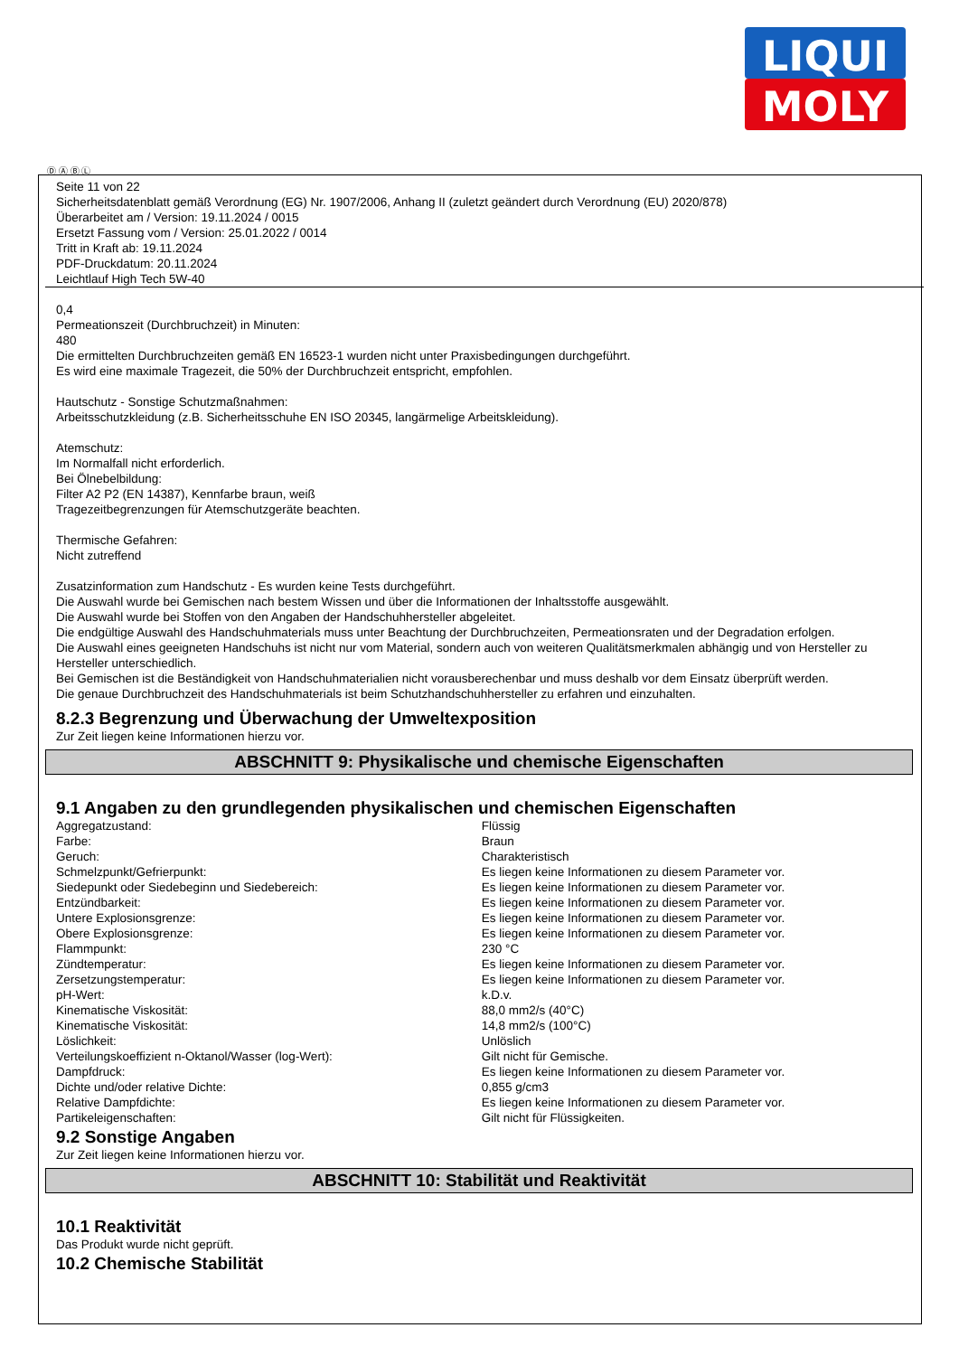LIQUI
MOLY
Ⓓ Ⓐ Ⓑ Ⓛ
Seite 11 von 22
Sicherheitsdatenblatt gemäß Verordnung (EG) Nr. 1907/2006, Anhang II (zuletzt geändert durch Verordnung (EU) 2020/878)
Überarbeitet am / Version: 19.11.2024 / 0015
Ersetzt Fassung vom / Version: 25.01.2022 / 0014
Tritt in Kraft ab: 19.11.2024
PDF-Druckdatum: 20.11.2024
Leichtlauf High Tech 5W-40
0,4
Permeationszeit (Durchbruchzeit) in Minuten:
480
Die ermittelten Durchbruchzeiten gemäß EN 16523-1 wurden nicht unter Praxisbedingungen durchgeführt.
Es wird eine maximale Tragezeit, die 50% der Durchbruchzeit entspricht, empfohlen.
Hautschutz - Sonstige Schutzmaßnahmen:
Arbeitsschutzkleidung (z.B. Sicherheitsschuhe EN ISO 20345, langärmelige Arbeitskleidung).
Atemschutz:
Im Normalfall nicht erforderlich.
Bei Ölnebelbildung:
Filter A2 P2 (EN 14387), Kennfarbe braun, weiß
Tragezeitbegrenzungen für Atemschutzgeräte beachten.
Thermische Gefahren:
Nicht zutreffend
Zusatzinformation zum Handschutz - Es wurden keine Tests durchgeführt.
Die Auswahl wurde bei Gemischen nach bestem Wissen und über die Informationen der Inhaltsstoffe ausgewählt.
Die Auswahl wurde bei Stoffen von den Angaben der Handschuhhersteller abgeleitet.
Die endgültige Auswahl des Handschuhmaterials muss unter Beachtung der Durchbruchzeiten, Permeationsraten und der Degradation erfolgen.
Die Auswahl eines geeigneten Handschuhs ist nicht nur vom Material, sondern auch von weiteren Qualitätsmerkmalen abhängig und von Hersteller zu Hersteller unterschiedlich.
Bei Gemischen ist die Beständigkeit von Handschuhmaterialien nicht vorausberechenbar und muss deshalb vor dem Einsatz überprüft werden.
Die genaue Durchbruchzeit des Handschuhmaterials ist beim Schutzhandschuhhersteller zu erfahren und einzuhalten.
8.2.3 Begrenzung und Überwachung der Umweltexposition
Zur Zeit liegen keine Informationen hierzu vor.
ABSCHNITT 9: Physikalische und chemische Eigenschaften
9.1 Angaben zu den grundlegenden physikalischen und chemischen Eigenschaften
| Aggregatzustand: | Flüssig |
| Farbe: | Braun |
| Geruch: | Charakteristisch |
| Schmelzpunkt/Gefrierpunkt: | Es liegen keine Informationen zu diesem Parameter vor. |
| Siedepunkt oder Siedebeginn und Siedebereich: | Es liegen keine Informationen zu diesem Parameter vor. |
| Entzündbarkeit: | Es liegen keine Informationen zu diesem Parameter vor. |
| Untere Explosionsgrenze: | Es liegen keine Informationen zu diesem Parameter vor. |
| Obere Explosionsgrenze: | Es liegen keine Informationen zu diesem Parameter vor. |
| Flammpunkt: | 230 °C |
| Zündtemperatur: | Es liegen keine Informationen zu diesem Parameter vor. |
| Zersetzungstemperatur: | Es liegen keine Informationen zu diesem Parameter vor. |
| pH-Wert: | k.D.v. |
| Kinematische Viskosität: | 88,0 mm2/s (40°C) |
| Kinematische Viskosität: | 14,8 mm2/s (100°C) |
| Löslichkeit: | Unlöslich |
| Verteilungskoeffizient n-Oktanol/Wasser (log-Wert): | Gilt nicht für Gemische. |
| Dampfdruck: | Es liegen keine Informationen zu diesem Parameter vor. |
| Dichte und/oder relative Dichte: | 0,855 g/cm3 |
| Relative Dampfdichte: | Es liegen keine Informationen zu diesem Parameter vor. |
| Partikeleigenschaften: | Gilt nicht für Flüssigkeiten. |
9.2 Sonstige Angaben
Zur Zeit liegen keine Informationen hierzu vor.
ABSCHNITT 10: Stabilität und Reaktivität
10.1 Reaktivität
Das Produkt wurde nicht geprüft.
10.2 Chemische Stabilität